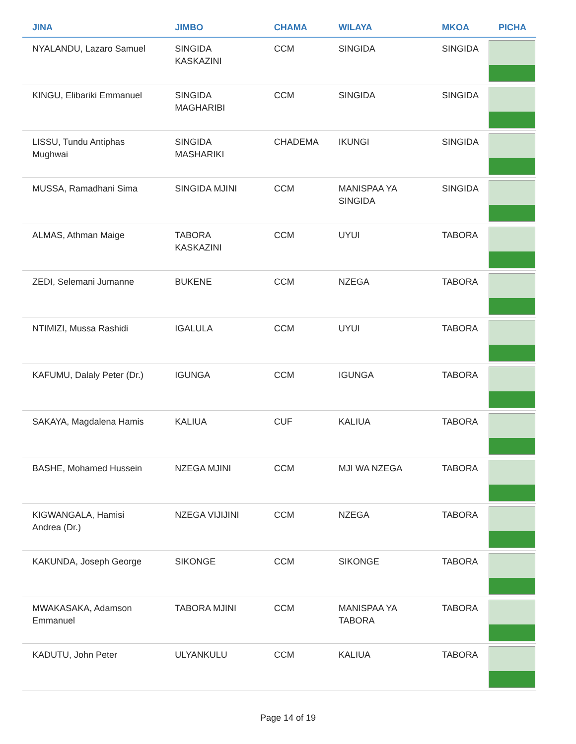| JINA | JIMBO | CHAMA | WILAYA | MKOA | PICHA |
| --- | --- | --- | --- | --- | --- |
| NYALANDU, Lazaro Samuel | SINGIDA KASKAZINI | CCM | SINGIDA | SINGIDA | |
| KINGU, Elibariki Emmanuel | SINGIDA MAGHARIBI | CCM | SINGIDA | SINGIDA | |
| LISSU, Tundu Antiphas Mughwai | SINGIDA MASHARIKI | CHADEMA | IKUNGI | SINGIDA | |
| MUSSA, Ramadhani Sima | SINGIDA MJINI | CCM | MANISPAA YA SINGIDA | SINGIDA | |
| ALMAS, Athman Maige | TABORA KASKAZINI | CCM | UYUI | TABORA | |
| ZEDI, Selemani Jumanne | BUKENE | CCM | NZEGA | TABORA | |
| NTIMIZI, Mussa Rashidi | IGALULA | CCM | UYUI | TABORA | |
| KAFUMU, Dalaly Peter (Dr.) | IGUNGA | CCM | IGUNGA | TABORA | |
| SAKAYA, Magdalena Hamis | KALIUA | CUF | KALIUA | TABORA | |
| BASHE, Mohamed Hussein | NZEGA MJINI | CCM | MJI WA NZEGA | TABORA | |
| KIGWANGALA, Hamisi Andrea (Dr.) | NZEGA VIJIJINI | CCM | NZEGA | TABORA | |
| KAKUNDA, Joseph George | SIKONGE | CCM | SIKONGE | TABORA | |
| MWAKASAKA, Adamson Emmanuel | TABORA MJINI | CCM | MANISPAA YA TABORA | TABORA | |
| KADUTU, John Peter | ULYANKULU | CCM | KALIUA | TABORA | |
Page 14 of 19